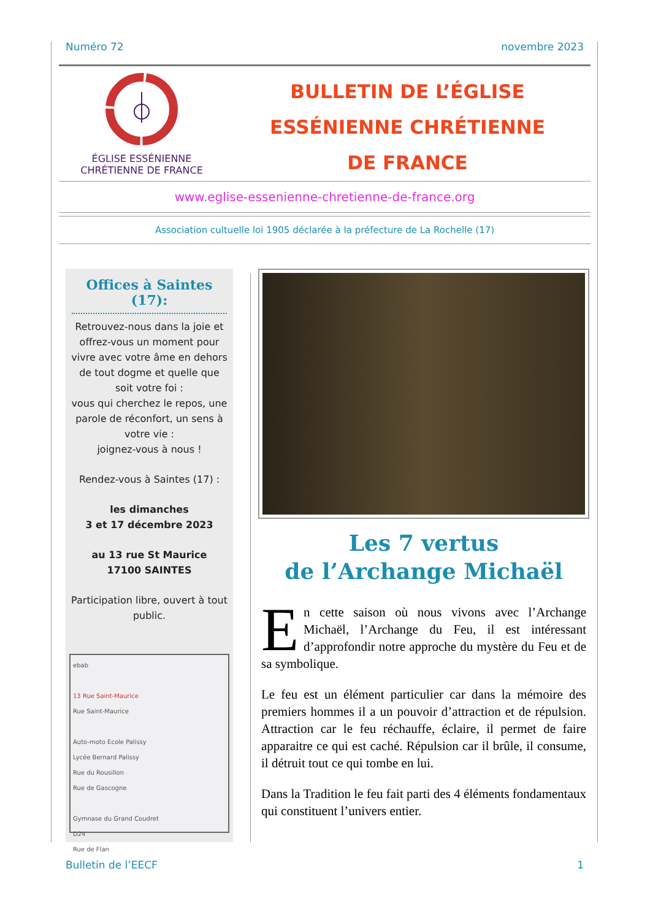Numéro 72 novembre 2023
ÉGLISE ESSÉNIENNE
CHRÉTIENNE DE FRANCE
BULLETIN DE L’ÉGLISE
ESSÉNIENNE CHRÉTIENNE
DE FRANCE
www.eglise-essenienne-chretienne-de-france.org
Association cultuelle loi 1905 déclarée à la préfecture de La Rochelle (17)
Offices à Saintes (17):
Retrouvez-nous dans la joie et offrez-vous un moment pour vivre avec votre âme en dehors de tout dogme et quelle que soit votre foi :
vous qui cherchez le repos, une parole de réconfort, un sens à votre vie :
joignez-vous à nous !
Rendez-vous à Saintes (17) :
les dimanches
3 et 17 décembre 2023
au 13 rue St Maurice
17100 SAINTES
Participation libre, ouvert à tout public.
ebab
13 Rue Saint-Maurice
Rue Saint-Maurice
Auto-moto Ecole Palissy
Lycée Bernard Palissy
Rue du Rousillon
Rue de Gascogne
Gymnase du Grand Coudret
D24
Rue de Flan
Les 7 vertus
de l’Archange Michaël
En cette saison où nous vivons avec l’Archange Michaël, l’Archange du Feu, il est intéressant d’approfondir notre approche du mystère du Feu et de sa symbolique.
Le feu est un élément particulier car dans la mémoire des premiers hommes il a un pouvoir d’attraction et de répulsion. Attraction car le feu réchauffe, éclaire, il permet de faire apparaitre ce qui est caché. Répulsion car il brûle, il consume, il détruit tout ce qui tombe en lui.
Dans la Tradition le feu fait parti des 4 éléments fondamentaux qui constituent l’univers entier.
Bulletin de l’EECF 1